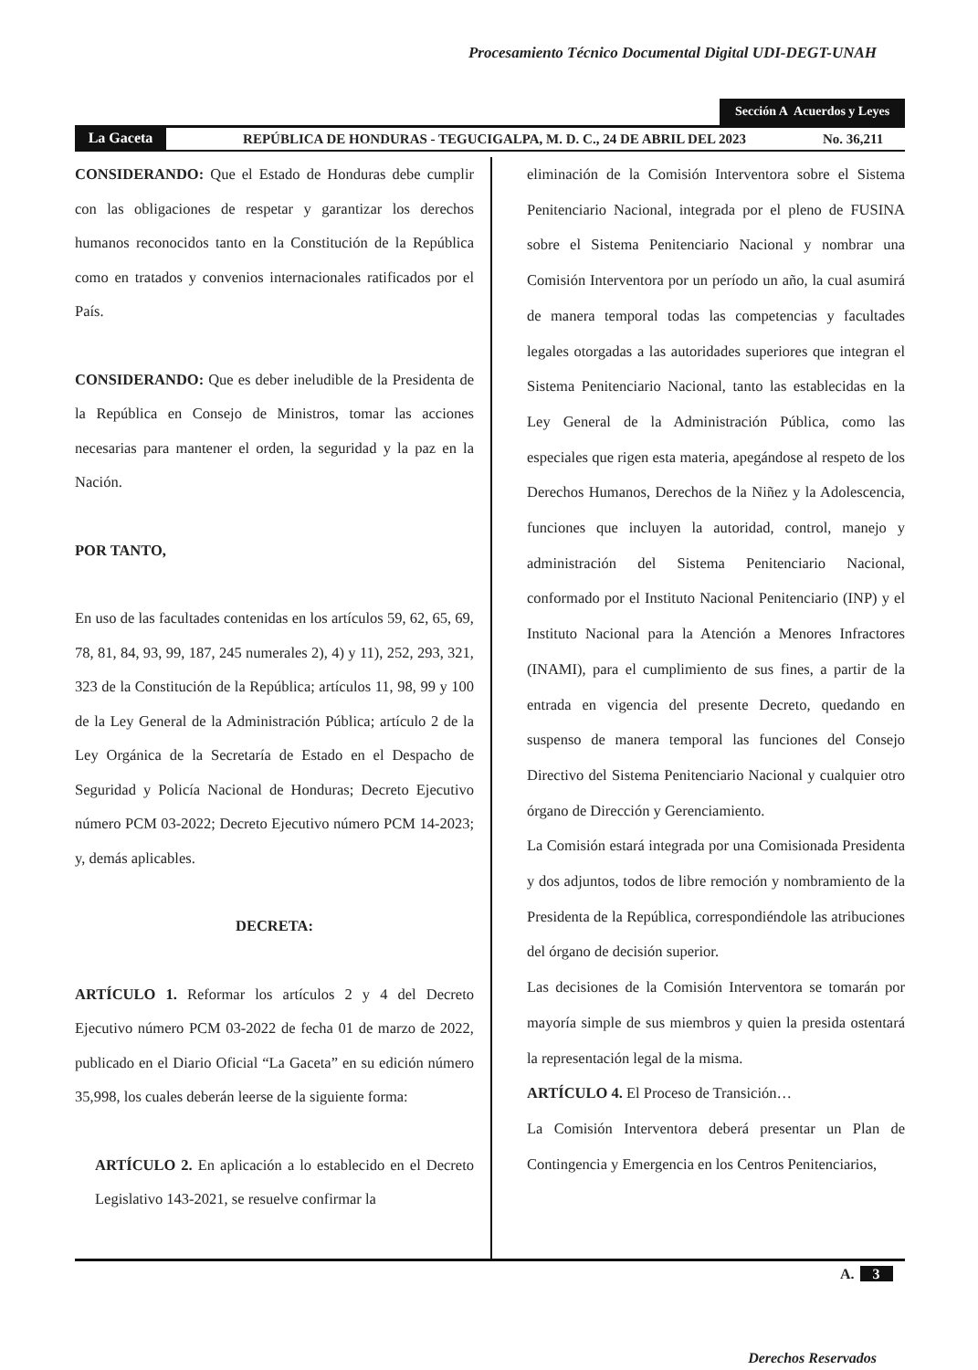Procesamiento Técnico Documental Digital UDI-DEGT-UNAH
Sección A Acuerdos y Leyes
La Gaceta
REPÚBLICA DE HONDURAS - TEGUCIGALPA, M. D. C., 24 DE ABRIL DEL 2023
No. 36,211
CONSIDERANDO: Que el Estado de Honduras debe cumplir con las obligaciones de respetar y garantizar los derechos humanos reconocidos tanto en la Constitución de la República como en tratados y convenios internacionales ratificados por el País.
CONSIDERANDO: Que es deber ineludible de la Presidenta de la República en Consejo de Ministros, tomar las acciones necesarias para mantener el orden, la seguridad y la paz en la Nación.
POR TANTO,
En uso de las facultades contenidas en los artículos 59, 62, 65, 69, 78, 81, 84, 93, 99, 187, 245 numerales 2), 4) y 11), 252, 293, 321, 323 de la Constitución de la República; artículos 11, 98, 99 y 100 de la Ley General de la Administración Pública; artículo 2 de la Ley Orgánica de la Secretaría de Estado en el Despacho de Seguridad y Policía Nacional de Honduras; Decreto Ejecutivo número PCM 03-2022; Decreto Ejecutivo número PCM 14-2023; y, demás aplicables.
DECRETA:
ARTÍCULO 1. Reformar los artículos 2 y 4 del Decreto Ejecutivo número PCM 03-2022 de fecha 01 de marzo de 2022, publicado en el Diario Oficial “La Gaceta” en su edición número 35,998, los cuales deberán leerse de la siguiente forma:
ARTÍCULO 2. En aplicación a lo establecido en el Decreto Legislativo 143-2021, se resuelve confirmar la
eliminación de la Comisión Interventora sobre el Sistema Penitenciario Nacional, integrada por el pleno de FUSINA sobre el Sistema Penitenciario Nacional y nombrar una Comisión Interventora por un período un año, la cual asumirá de manera temporal todas las competencias y facultades legales otorgadas a las autoridades superiores que integran el Sistema Penitenciario Nacional, tanto las establecidas en la Ley General de la Administración Pública, como las especiales que rigen esta materia, apegándose al respeto de los Derechos Humanos, Derechos de la Niñez y la Adolescencia, funciones que incluyen la autoridad, control, manejo y administración del Sistema Penitenciario Nacional, conformado por el Instituto Nacional Penitenciario (INP) y el Instituto Nacional para la Atención a Menores Infractores (INAMI), para el cumplimiento de sus fines, a partir de la entrada en vigencia del presente Decreto, quedando en suspenso de manera temporal las funciones del Consejo Directivo del Sistema Penitenciario Nacional y cualquier otro órgano de Dirección y Gerenciamiento.
La Comisión estará integrada por una Comisionada Presidenta y dos adjuntos, todos de libre remoción y nombramiento de la Presidenta de la República, correspondiéndole las atribuciones del órgano de decisión superior.
Las decisiones de la Comisión Interventora se tomarán por mayoría simple de sus miembros y quien la presida ostentará la representación legal de la misma.
ARTÍCULO 4. El Proceso de Transición…
La Comisión Interventora deberá presentar un Plan de Contingencia y Emergencia en los Centros Penitenciarios,
A. 3
Derechos Reservados